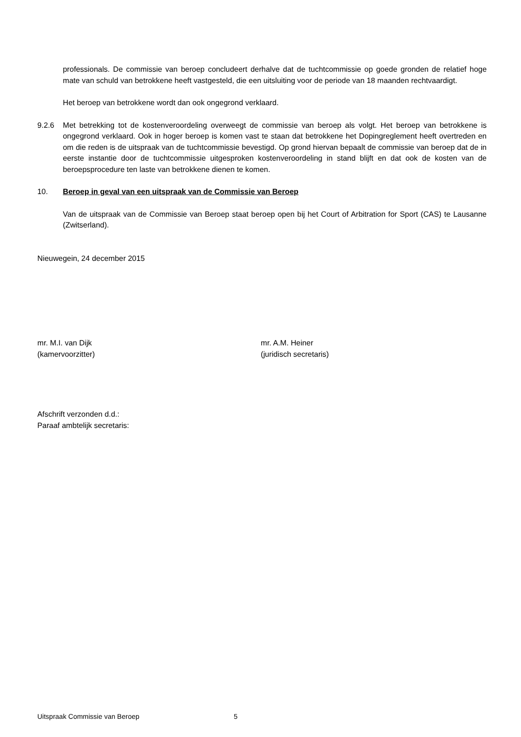professionals. De commissie van beroep concludeert derhalve dat de tuchtcommissie op goede gronden de relatief hoge mate van schuld van betrokkene heeft vastgesteld, die een uitsluiting voor de periode van 18 maanden rechtvaardigt.
Het beroep van betrokkene wordt dan ook ongegrond verklaard.
9.2.6 Met betrekking tot de kostenveroordeling overweegt de commissie van beroep als volgt. Het beroep van betrokkene is ongegrond verklaard. Ook in hoger beroep is komen vast te staan dat betrokkene het Dopingreglement heeft overtreden en om die reden is de uitspraak van de tuchtcommissie bevestigd. Op grond hiervan bepaalt de commissie van beroep dat de in eerste instantie door de tuchtcommissie uitgesproken kostenveroordeling in stand blijft en dat ook de kosten van de beroepsprocedure ten laste van betrokkene dienen te komen.
10. Beroep in geval van een uitspraak van de Commissie van Beroep
Van de uitspraak van de Commissie van Beroep staat beroep open bij het Court of Arbitration for Sport (CAS) te Lausanne (Zwitserland).
Nieuwegein, 24 december 2015
mr. M.I. van Dijk
(kamervoorzitter)
mr. A.M. Heiner
(juridisch secretaris)
Afschrift verzonden d.d.:
Paraaf ambtelijk secretaris:
Uitspraak Commissie van Beroep 5